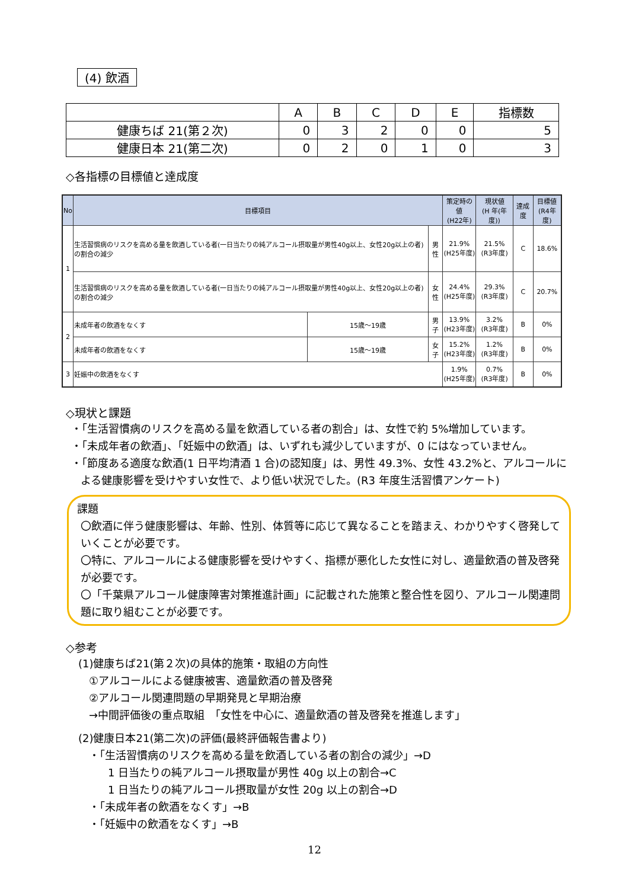(4) 飲酒
| | A | B | C | D | E | 指標数 |
| 健康ちば 21(第２次) | 0 | 3 | 2 | 0 | 0 | 5 |
| 健康日本 21(第二次) | 0 | 2 | 0 | 1 | 0 | 3 |
◇各指標の目標値と達成度
| No | 目標項目 | | | 策定時の値 (H22年) | 現状値 (H 年(年度)) | 達成度 | 目標値 (R4年度) |
| --- | --- | --- | --- | --- | --- | --- | --- |
| 1 | 生活習慣病のリスクを高める量を飲酒している者(一日当たりの純アルコール摂取量が男性40g以上、女性20g以上の者)の割合の減少 | | 男性 | 21.9% (H25年度) | 21.5% (R3年度) | C | 18.6% |
| | 生活習慣病のリスクを高める量を飲酒している者(一日当たりの純アルコール摂取量が男性40g以上、女性20g以上の者)の割合の減少 | | 女性 | 24.4% (H25年度) | 29.3% (R3年度) | C | 20.7% |
| 2 | 未成年者の飲酒をなくす | 15歳～19歳 | 男子 | 13.9% (H23年度) | 3.2% (R3年度) | B | 0% |
| | 未成年者の飲酒をなくす | 15歳～19歳 | 女子 | 15.2% (H23年度) | 1.2% (R3年度) | B | 0% |
| 3 | 妊娠中の飲酒をなくす | | | 1.9% (H25年度) | 0.7% (R3年度) | B | 0% |
◇現状と課題
・「生活習慣病のリスクを高める量を飲酒している者の割合」は、女性で約 5%増加しています。
・「未成年者の飲酒」、「妊娠中の飲酒」は、いずれも減少していますが、0 にはなっていません。
・「節度ある適度な飲酒(1 日平均清酒 1 合)の認知度」は、男性 49.3%、女性 43.2%と、アルコールによる健康影響を受けやすい女性で、より低い状況でした。(R3 年度生活習慣アンケート)
課題
〇飲酒に伴う健康影響は、年齢、性別、体質等に応じて異なることを踏まえ、わかりやすく啓発していくことが必要です。
〇特に、アルコールによる健康影響を受けやすく、指標が悪化した女性に対し、適量飲酒の普及啓発が必要です。
〇「千葉県アルコール健康障害対策推進計画」に記載された施策と整合性を図り、アルコール関連問題に取り組むことが必要です。
◇参考
(1)健康ちば21(第２次)の具体的施策・取組の方向性
①アルコールによる健康被害、適量飲酒の普及啓発
②アルコール関連問題の早期発見と早期治療
→中間評価後の重点取組　「女性を中心に、適量飲酒の普及啓発を推進します」
(2)健康日本21(第二次)の評価(最終評価報告書より)
・「生活習慣病のリスクを高める量を飲酒している者の割合の減少」→D
1 日当たりの純アルコール摂取量が男性 40g 以上の割合→C
1 日当たりの純アルコール摂取量が女性 20g 以上の割合→D
・「未成年者の飲酒をなくす」→B
・「妊娠中の飲酒をなくす」→B
12